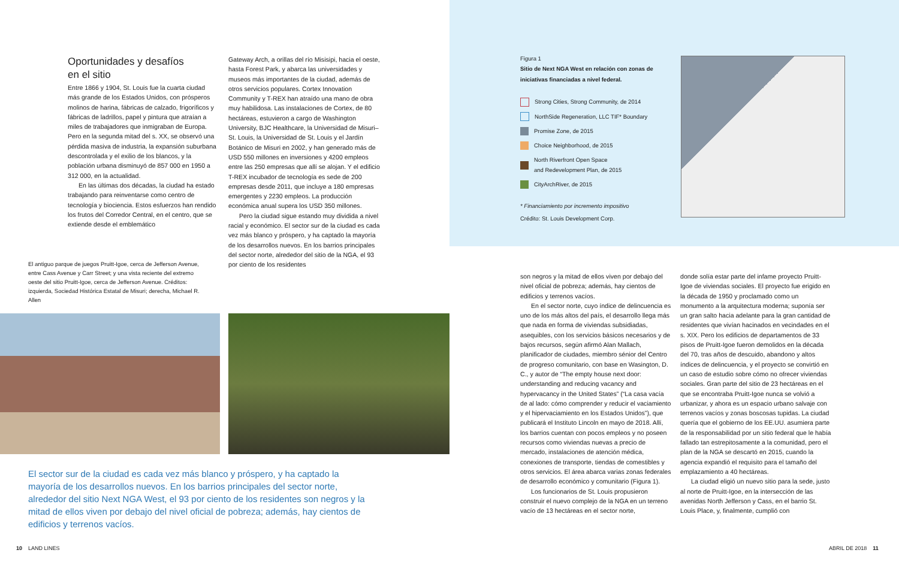Oportunidades y desafíos
en el sitio
Entre 1866 y 1904, St. Louis fue la cuarta ciudad más grande de los Estados Unidos, con prósperos molinos de harina, fábricas de calzado, frigoríficos y fábricas de ladrillos, papel y pintura que atraían a miles de trabajadores que inmigraban de Europa. Pero en la segunda mitad del s. XX, se observó una pérdida masiva de industria, la expansión suburbana descontrolada y el exilio de los blancos, y la población urbana disminuyó de 857 000 en 1950 a 312 000, en la actualidad.
En las últimas dos décadas, la ciudad ha estado trabajando para reinventarse como centro de tecnología y biociencia. Estos esfuerzos han rendido los frutos del Corredor Central, en el centro, que se extiende desde el emblemático
Gateway Arch, a orillas del río Misisipi, hacia el oeste, hasta Forest Park, y abarca las universidades y museos más importantes de la ciudad, además de otros servicios populares. Cortex Innovation Community y T-REX han atraído una mano de obra muy habilidosa. Las instalaciones de Cortex, de 80 hectáreas, estuvieron a cargo de Washington University, BJC Healthcare, la Universidad de Misuri–St. Louis, la Universidad de St. Louis y el Jardín Botánico de Misuri en 2002, y han generado más de USD 550 millones en inversiones y 4200 empleos entre las 250 empresas que allí se alojan. Y el edificio T-REX incubador de tecnología es sede de 200 empresas desde 2011, que incluye a 180 empresas emergentes y 2230 empleos. La producción económica anual supera los USD 350 millones.
Pero la ciudad sigue estando muy dividida a nivel racial y económico. El sector sur de la ciudad es cada vez más blanco y próspero, y ha captado la mayoría de los desarrollos nuevos. En los barrios principales del sector norte, alrededor del sitio de la NGA, el 93 por ciento de los residentes
El antiguo parque de juegos Pruitt-Igoe, cerca de Jefferson Avenue, entre Cass Avenue y Carr Street; y una vista reciente del extremo oeste del sitio Pruitt-Igoe, cerca de Jefferson Avenue. Créditos: izquierda, Sociedad Histórica Estatal de Misuri; derecha, Michael R. Allen
El sector sur de la ciudad es cada vez más blanco y próspero, y ha captado la mayoría de los desarrollos nuevos. En los barrios principales del sector norte, alrededor del sitio Next NGA West, el 93 por ciento de los residentes son negros y la mitad de ellos viven por debajo del nivel oficial de pobreza; además, hay cientos de edificios y terrenos vacíos.
10 LAND LINES
Figura 1
Sitio de Next NGA West en relación con zonas de iniciativas financiadas a nivel federal.
Strong Cities, Strong Community, de 2014
NorthSide Regeneration, LLC TIF* Boundary
Promise Zone, de 2015
Choice Neighborhood, de 2015
North Riverfront Open Space
and Redevelopment Plan, de 2015
CityArchRiver, de 2015
* Financiamiento por incremento impositivo
Crédito: St. Louis Development Corp.
son negros y la mitad de ellos viven por debajo del nivel oficial de pobreza; además, hay cientos de edificios y terrenos vacíos.
En el sector norte, cuyo índice de delincuencia es uno de los más altos del país, el desarrollo llega más que nada en forma de viviendas subsidiadas, asequibles, con los servicios básicos necesarios y de bajos recursos, según afirmó Alan Mallach, planificador de ciudades, miembro sénior del Centro de progreso comunitario, con base en Wasington, D. C., y autor de “The empty house next door: understanding and reducing vacancy and hypervacancy in the United States” (“La casa vacía de al lado: cómo comprender y reducir el vaciamiento y el hipervaciamiento en los Estados Unidos”), que publicará el Instituto Lincoln en mayo de 2018. Allí, los barrios cuentan con pocos empleos y no poseen recursos como viviendas nuevas a precio de mercado, instalaciones de atención médica, conexiones de transporte, tiendas de comestibles y otros servicios. El área abarca varias zonas federales de desarrollo económico y comunitario (Figura 1).
Los funcionarios de St. Louis propusieron construir el nuevo complejo de la NGA en un terreno vacío de 13 hectáreas en el sector norte,
donde solía estar parte del infame proyecto Pruitt-Igoe de viviendas sociales. El proyecto fue erigido en la década de 1950 y proclamado como un monumento a la arquitectura moderna; suponía ser un gran salto hacia adelante para la gran cantidad de residentes que vivían hacinados en vecindades en el s. XIX. Pero los edificios de departamentos de 33 pisos de Pruitt-Igoe fueron demolidos en la década del 70, tras años de descuido, abandono y altos índices de delincuencia, y el proyecto se convirtió en un caso de estudio sobre cómo no ofrecer viviendas sociales. Gran parte del sitio de 23 hectáreas en el que se encontraba Pruitt-Igoe nunca se volvió a urbanizar, y ahora es un espacio urbano salvaje con terrenos vacíos y zonas boscosas tupidas. La ciudad quería que el gobierno de los EE.UU. asumiera parte de la responsabilidad por un sitio federal que le había fallado tan estrepitosamente a la comunidad, pero el plan de la NGA se descartó en 2015, cuando la agencia expandió el requisito para el tamaño del emplazamiento a 40 hectáreas.
La ciudad eligió un nuevo sitio para la sede, justo al norte de Pruitt-Igoe, en la intersección de las avenidas North Jefferson y Cass, en el barrio St. Louis Place, y, finalmente, cumplió con
ABRIL DE 2018 11